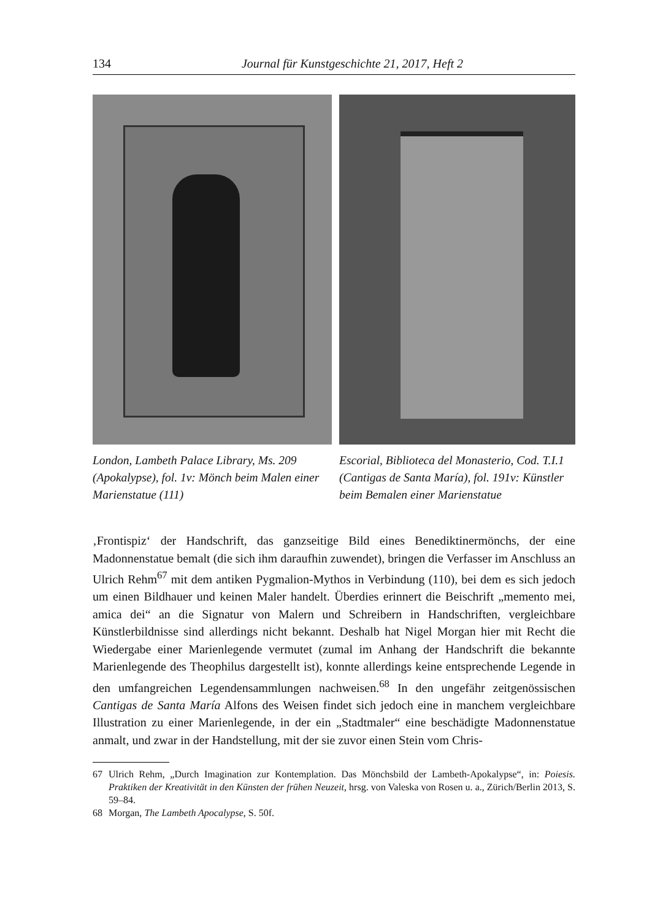134 Journal für Kunstgeschichte 21, 2017, Heft 2
London, Lambeth Palace Library, Ms. 209 (Apokalypse), fol. 1v: Mönch beim Malen einer Marienstatue (111)
Escorial, Biblioteca del Monasterio, Cod. T.I.1 (Cantigas de Santa María), fol. 191v: Künstler beim Bemalen einer Marienstatue
‚Frontispiz‘ der Handschrift, das ganzseitige Bild eines Benediktinermönchs, der eine Madonnenstatue bemalt (die sich ihm daraufhin zuwendet), bringen die Verfasser im Anschluss an Ulrich Rehm<sup>67</sup> mit dem antiken Pygmalion-Mythos in Verbindung (110), bei dem es sich jedoch um einen Bildhauer und keinen Maler handelt. Überdies erinnert die Beischrift „memento mei, amica dei“ an die Signatur von Malern und Schreibern in Handschriften, vergleichbare Künstlerbildnisse sind allerdings nicht bekannt. Deshalb hat Nigel Morgan hier mit Recht die Wiedergabe einer Marienlegende vermutet (zumal im Anhang der Handschrift die bekannte Marienlegende des Theophilus dargestellt ist), konnte allerdings keine entsprechende Legende in den umfangreichen Legendensammlungen nachweisen.<sup>68</sup> In den ungefähr zeitgenössischen Cantigas de Santa María Alfons des Weisen findet sich jedoch eine in manchem vergleichbare Illustration zu einer Marienlegende, in der ein „Stadtmaler“ eine beschädigte Madonnenstatue anmalt, und zwar in der Handstellung, mit der sie zuvor einen Stein vom Chris-
67 Ulrich Rehm, „Durch Imagination zur Kontemplation. Das Mönchsbild der Lambeth-Apokalypse“, in: Poiesis. Praktiken der Kreativität in den Künsten der frühen Neuzeit, hrsg. von Valeska von Rosen u. a., Zürich/Berlin 2013, S. 59–84.
68 Morgan, The Lambeth Apocalypse, S. 50f.